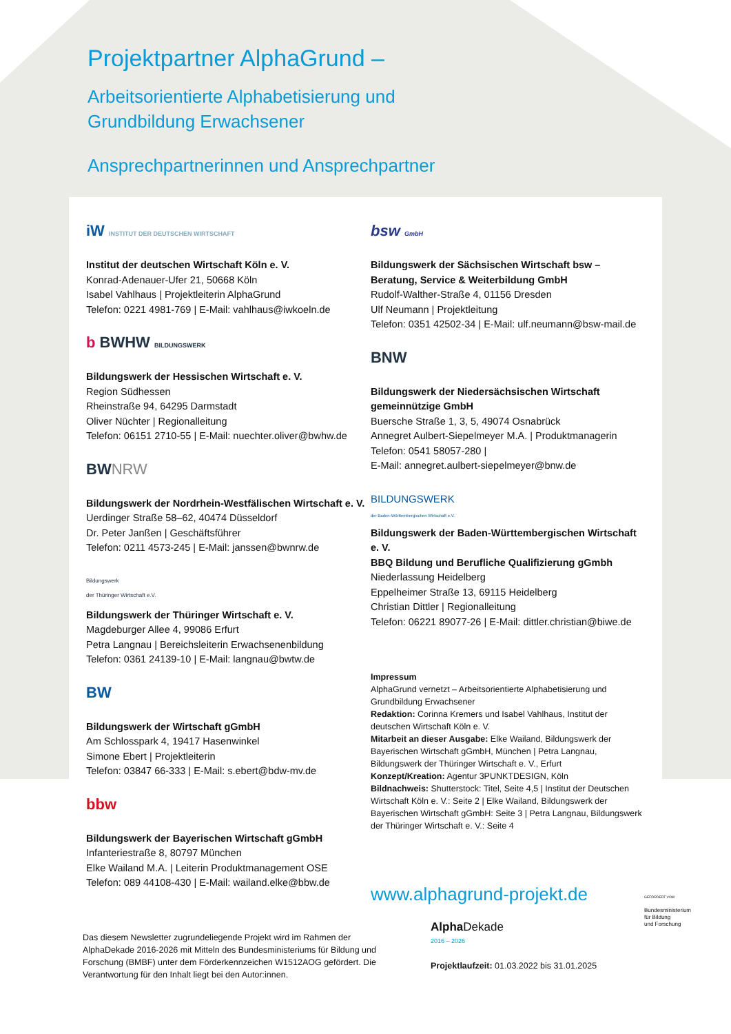Projektpartner AlphaGrund –
Arbeitsorientierte Alphabetisierung und
Grundbildung Erwachsener
Ansprechpartnerinnen und Ansprechpartner
iW INSTITUT DER DEUTSCHEN WIRTSCHAFT
Institut der deutschen Wirtschaft Köln e. V.
Konrad-Adenauer-Ufer 21, 50668 Köln
Isabel Vahlhaus | Projektleiterin AlphaGrund
Telefon: 0221 4981-769 | E-Mail: vahlhaus@iwkoeln.de
b BWHW BILDUNGSWERK
Bildungswerk der Hessischen Wirtschaft e. V.
Region Südhessen
Rheinstraße 94, 64295 Darmstadt
Oliver Nüchter | Regionalleitung
Telefon: 06151 2710-55 | E-Mail: nuechter.oliver@bwhw.de
BWNRW
Bildungswerk der Nordrhein-Westfälischen Wirtschaft e. V.
Uerdinger Straße 58–62, 40474 Düsseldorf
Dr. Peter Janßen | Geschäftsführer
Telefon: 0211 4573-245 | E-Mail: janssen@bwnrw.de
Bildungswerk
der Thüringer Wirtschaft e.V.
Bildungswerk der Thüringer Wirtschaft e. V.
Magdeburger Allee 4, 99086 Erfurt
Petra Langnau | Bereichsleiterin Erwachsenenbildung
Telefon: 0361 24139-10 | E-Mail: langnau@bwtw.de
BW
Bildungswerk der Wirtschaft gGmbH
Am Schlosspark 4, 19417 Hasenwinkel
Simone Ebert | Projektleiterin
Telefon: 03847 66-333 | E-Mail: s.ebert@bdw-mv.de
bbw
Bildungswerk der Bayerischen Wirtschaft gGmbH
Infanteriestraße 8, 80797 München
Elke Wailand M.A. | Leiterin Produktmanagement OSE
Telefon: 089 44108-430 | E-Mail: wailand.elke@bbw.de
bsw GmbH
Bildungswerk der Sächsischen Wirtschaft bsw –
Beratung, Service & Weiterbildung GmbH
Rudolf-Walther-Straße 4, 01156 Dresden
Ulf Neumann | Projektleitung
Telefon: 0351 42502-34 | E-Mail: ulf.neumann@bsw-mail.de
BNW
Bildungswerk der Niedersächsischen Wirtschaft
gemeinnützige GmbH
Buersche Straße 1, 3, 5, 49074 Osnabrück
Annegret Aulbert-Siepelmeyer M.A. | Produktmanagerin
Telefon: 0541 58057-280 |
E-Mail: annegret.aulbert-siepelmeyer@bnw.de
BILDUNGSWERK
der Baden-Württembergischen Wirtschaft e.V.
Bildungswerk der Baden-Württembergischen Wirtschaft e. V.
BBQ Bildung und Berufliche Qualifizierung gGmbh
Niederlassung Heidelberg
Eppelheimer Straße 13, 69115 Heidelberg
Christian Dittler | Regionalleitung
Telefon: 06221 89077-26 | E-Mail: dittler.christian@biwe.de
Impressum
AlphaGrund vernetzt – Arbeitsorientierte Alphabetisierung und Grundbildung Erwachsener
Redaktion: Corinna Kremers und Isabel Vahlhaus, Institut der deutschen Wirtschaft Köln e. V.
Mitarbeit an dieser Ausgabe: Elke Wailand, Bildungswerk der Bayerischen Wirtschaft gGmbH, München | Petra Langnau, Bildungswerk der Thüringer Wirtschaft e. V., Erfurt
Konzept/Kreation: Agentur 3PUNKTDESIGN, Köln
Bildnachweis: Shutterstock: Titel, Seite 4,5 | Institut der Deutschen Wirtschaft Köln e. V.: Seite 2 | Elke Wailand, Bildungswerk der Bayerischen Wirtschaft gGmbH: Seite 3 | Petra Langnau, Bildungswerk der Thüringer Wirtschaft e. V.: Seite 4
www.alphagrund-projekt.de
Das diesem Newsletter zugrundeliegende Projekt wird im Rahmen der AlphaDekade 2016-2026 mit Mitteln des Bundesministeriums für Bildung und Forschung (BMBF) unter dem Förderkennzeichen W1512AOG gefördert. Die Verantwortung für den Inhalt liegt bei den Autor:innen.
Alpha Dekade
2016 – 2026
Projektlaufzeit: 01.03.2022 bis 31.01.2025
GEFÖRDERT VOM
Bundesministerium
für Bildung
und Forschung